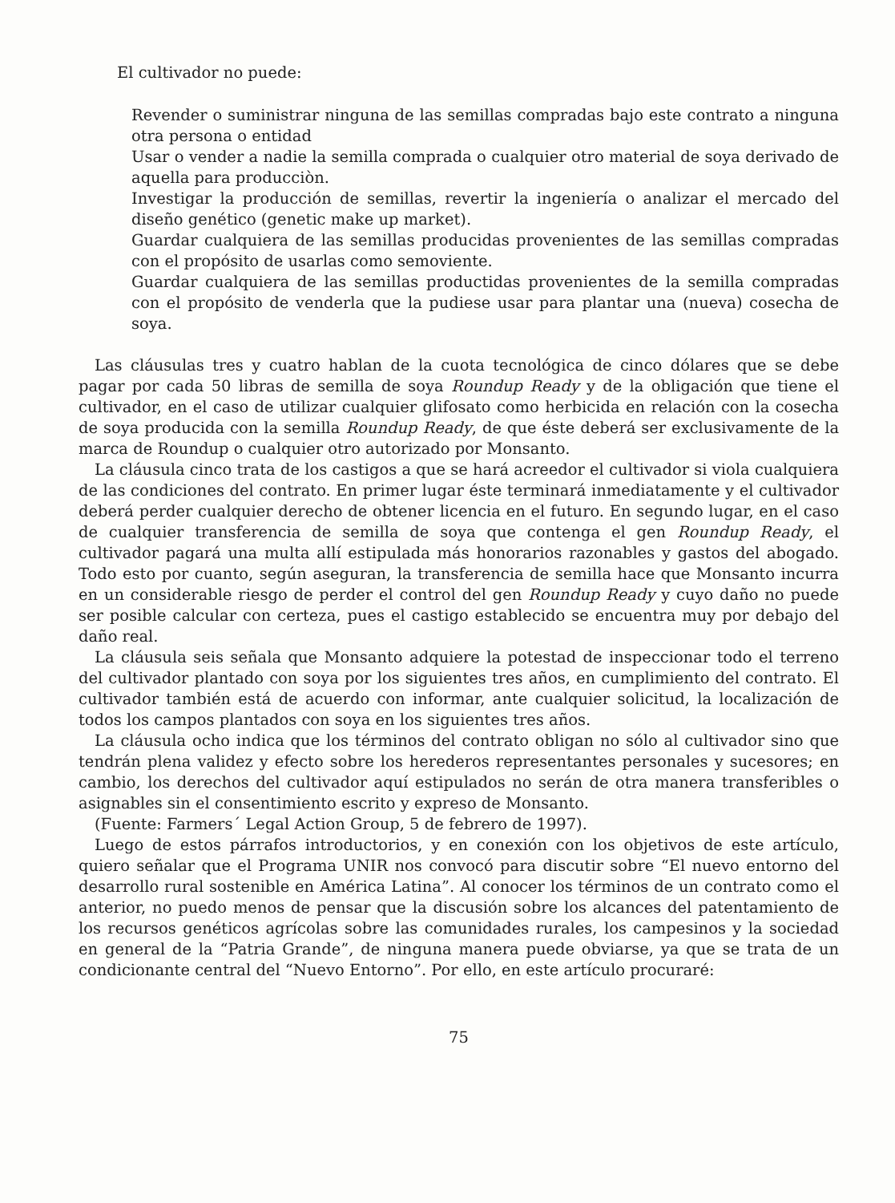El cultivador no puede:
Revender o suministrar ninguna de las semillas compradas bajo este contrato a ninguna otra persona o entidad
Usar o vender a nadie la semilla comprada o cualquier otro material de soya derivado de aquella para producciòn.
Investigar la producción de semillas, revertir la ingeniería o analizar el mercado del diseño genético (genetic make up market).
Guardar cualquiera de las semillas producidas provenientes de las semillas compradas con el propósito de usarlas como semoviente.
Guardar cualquiera de las semillas productidas provenientes de la semilla compradas con el propósito de venderla que la pudiese usar para plantar una (nueva) cosecha de soya.
Las cláusulas tres y cuatro hablan de la cuota tecnológica de cinco dólares que se debe pagar por cada 50 libras de semilla de soya Roundup Ready y de la obligación que tiene el cultivador, en el caso de utilizar cualquier glifosato como herbicida en relación con la cosecha de soya producida con la semilla Roundup Ready, de que éste deberá ser exclusivamente de la marca de Roundup o cualquier otro autorizado por Monsanto.
La cláusula cinco trata de los castigos a que se hará acreedor el cultivador si viola cualquiera de las condiciones del contrato. En primer lugar éste terminará inmediatamente y el cultivador deberá perder cualquier derecho de obtener licencia en el futuro. En segundo lugar, en el caso de cualquier transferencia de semilla de soya que contenga el gen Roundup Ready, el cultivador pagará una multa allí estipulada más honorarios razonables y gastos del abogado. Todo esto por cuanto, según aseguran, la transferencia de semilla hace que Monsanto incurra en un considerable riesgo de perder el control del gen Roundup Ready y cuyo daño no puede ser posible calcular con certeza, pues el castigo establecido se encuentra muy por debajo del daño real.
La cláusula seis señala que Monsanto adquiere la potestad de inspeccionar todo el terreno del cultivador plantado con soya por los siguientes tres años, en cumplimiento del contrato. El cultivador también está de acuerdo con informar, ante cualquier solicitud, la localización de todos los campos plantados con soya en los siguientes tres años.
La cláusula ocho indica que los términos del contrato obligan no sólo al cultivador sino que tendrán plena validez y efecto sobre los herederos representantes personales y sucesores; en cambio, los derechos del cultivador aquí estipulados no serán de otra manera transferibles o asignables sin el consentimiento escrito y expreso de Monsanto.
(Fuente: Farmers´ Legal Action Group, 5 de febrero de 1997).
Luego de estos párrafos introductorios, y en conexión con los objetivos de este artículo, quiero señalar que el Programa UNIR nos convocó para discutir sobre “El nuevo entorno del desarrollo rural sostenible en América Latina”. Al conocer los términos de un contrato como el anterior, no puedo menos de pensar que la discusión sobre los alcances del patentamiento de los recursos genéticos agrícolas sobre las comunidades rurales, los campesinos y la sociedad en general de la “Patria Grande”, de ninguna manera puede obviarse, ya que se trata de un condicionante central del “Nuevo Entorno”. Por ello, en este artículo procuraré:
75